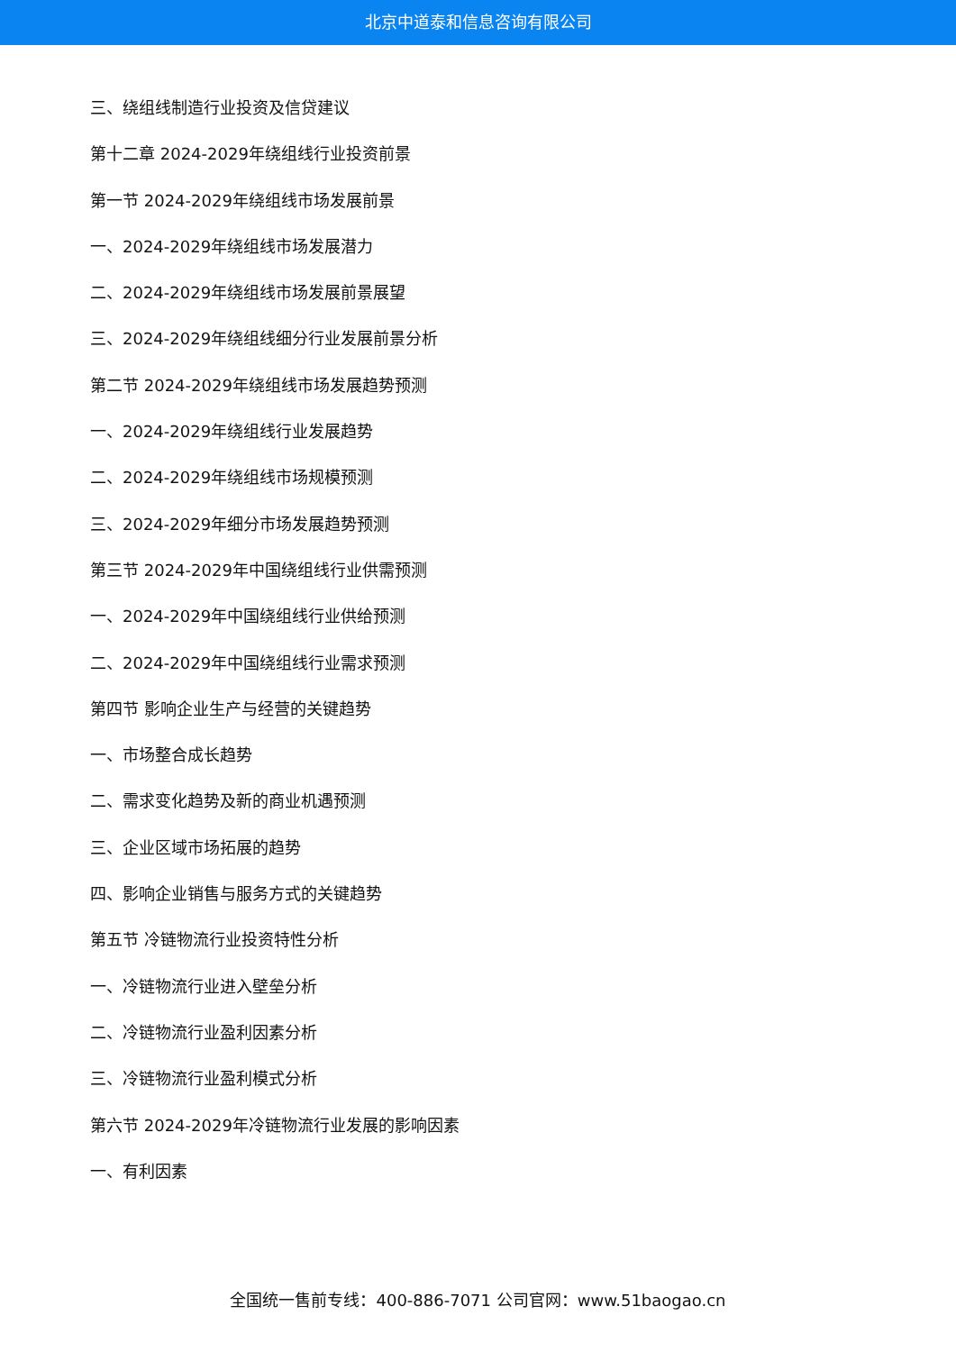北京中道泰和信息咨询有限公司
三、绕组线制造行业投资及信贷建议
第十二章 2024-2029年绕组线行业投资前景
第一节 2024-2029年绕组线市场发展前景
一、2024-2029年绕组线市场发展潜力
二、2024-2029年绕组线市场发展前景展望
三、2024-2029年绕组线细分行业发展前景分析
第二节 2024-2029年绕组线市场发展趋势预测
一、2024-2029年绕组线行业发展趋势
二、2024-2029年绕组线市场规模预测
三、2024-2029年细分市场发展趋势预测
第三节 2024-2029年中国绕组线行业供需预测
一、2024-2029年中国绕组线行业供给预测
二、2024-2029年中国绕组线行业需求预测
第四节 影响企业生产与经营的关键趋势
一、市场整合成长趋势
二、需求变化趋势及新的商业机遇预测
三、企业区域市场拓展的趋势
四、影响企业销售与服务方式的关键趋势
第五节 冷链物流行业投资特性分析
一、冷链物流行业进入壁垒分析
二、冷链物流行业盈利因素分析
三、冷链物流行业盈利模式分析
第六节 2024-2029年冷链物流行业发展的影响因素
一、有利因素
全国统一售前专线：400-886-7071 公司官网：www.51baogao.cn